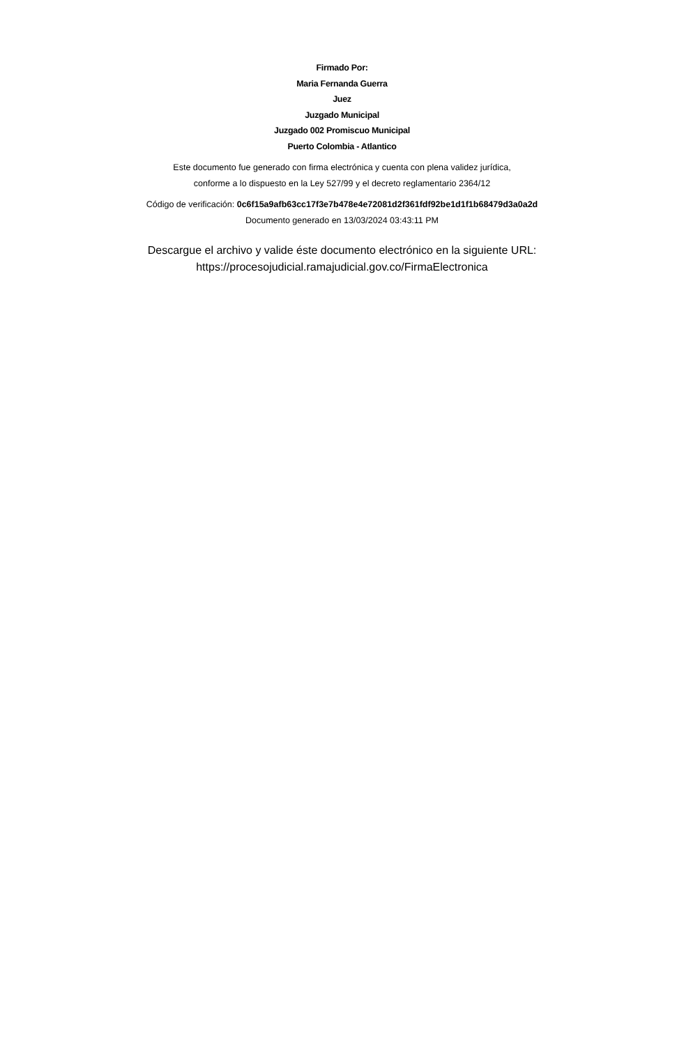Firmado Por:
Maria Fernanda Guerra
Juez
Juzgado Municipal
Juzgado 002 Promiscuo Municipal
Puerto Colombia - Atlantico
Este documento fue generado con firma electrónica y cuenta con plena validez jurídica,
conforme a lo dispuesto en la Ley 527/99 y el decreto reglamentario 2364/12
Código de verificación: 0c6f15a9afb63cc17f3e7b478e4e72081d2f361fdf92be1d1f1b68479d3a0a2d
Documento generado en 13/03/2024 03:43:11 PM
Descargue el archivo y valide éste documento electrónico en la siguiente URL:
https://procesojudicial.ramajudicial.gov.co/FirmaElectronica